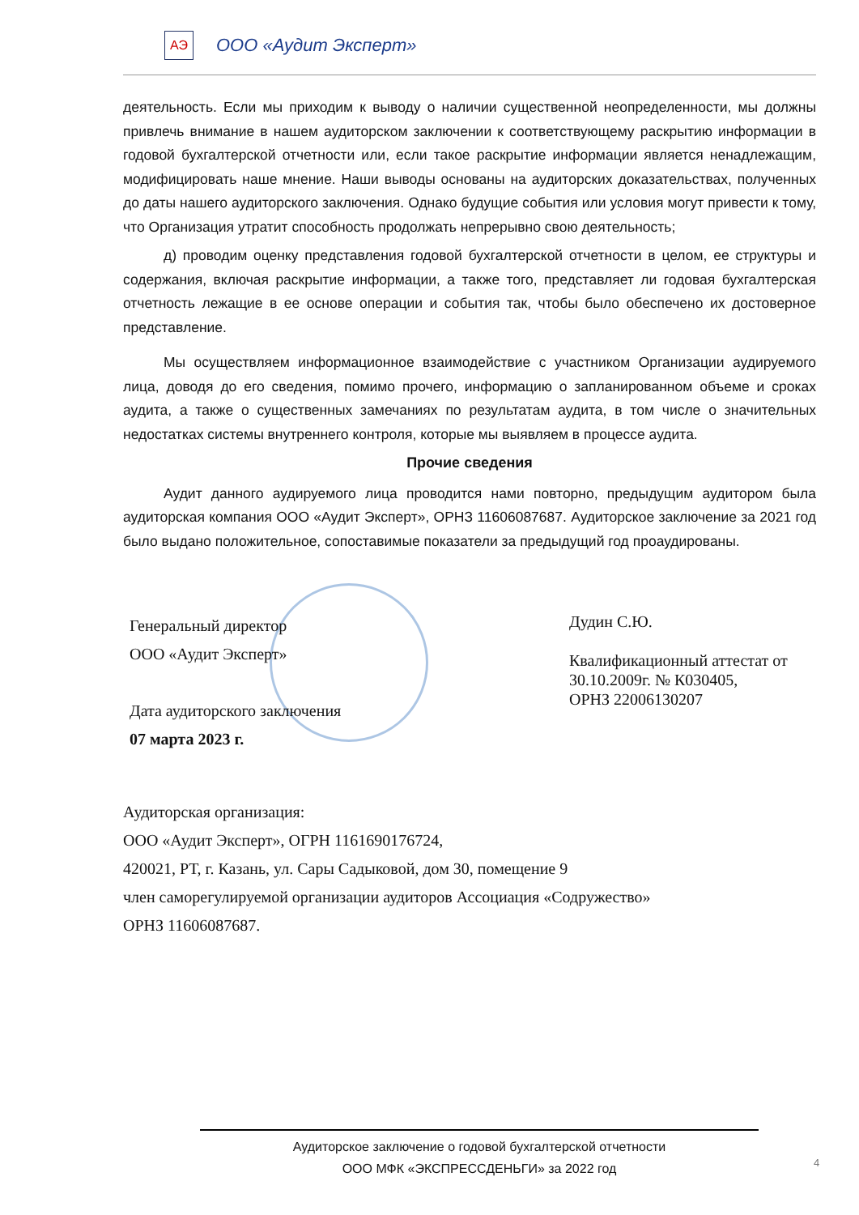АЭ
ООО «Аудит Эксперт»
деятельность. Если мы приходим к выводу о наличии существенной неопределенности, мы должны привлечь внимание в нашем аудиторском заключении к соответствующему раскрытию информации в годовой бухгалтерской отчетности или, если такое раскрытие информации является ненадлежащим, модифицировать наше мнение. Наши выводы основаны на аудиторских доказательствах, полученных до даты нашего аудиторского заключения. Однако будущие события или условия могут привести к тому, что Организация утратит способность продолжать непрерывно свою деятельность;
д) проводим оценку представления годовой бухгалтерской отчетности в целом, ее структуры и содержания, включая раскрытие информации, а также того, представляет ли годовая бухгалтерская отчетность лежащие в ее основе операции и события так, чтобы было обеспечено их достоверное представление.
Мы осуществляем информационное взаимодействие с участником Организации аудируемого лица, доводя до его сведения, помимо прочего, информацию о запланированном объеме и сроках аудита, а также о существенных замечаниях по результатам аудита, в том числе о значительных недостатках системы внутреннего контроля, которые мы выявляем в процессе аудита.
Прочие сведения
Аудит данного аудируемого лица проводится нами повторно, предыдущим аудитором была аудиторская компания ООО «Аудит Эксперт», ОРНЗ 11606087687. Аудиторское заключение за 2021 год было выдано положительное, сопоставимые показатели за предыдущий год проаудированы.
Генеральный директор
ООО «Аудит Эксперт»
Дата аудиторского заключения
07 марта 2023 г.
Дудин С.Ю.
Квалификационный аттестат от
30.10.2009г. № К030405,
ОРНЗ 22006130207
Аудиторская организация:
ООО «Аудит Эксперт», ОГРН 1161690176724,
420021, РТ, г. Казань, ул. Сары Садыковой, дом 30, помещение 9
член саморегулируемой организации аудиторов Ассоциация «Содружество»
ОРНЗ 11606087687.
Аудиторское заключение о годовой бухгалтерской отчетности
ООО МФК «ЭКСПРЕССДЕНЬГИ» за 2022 год
4